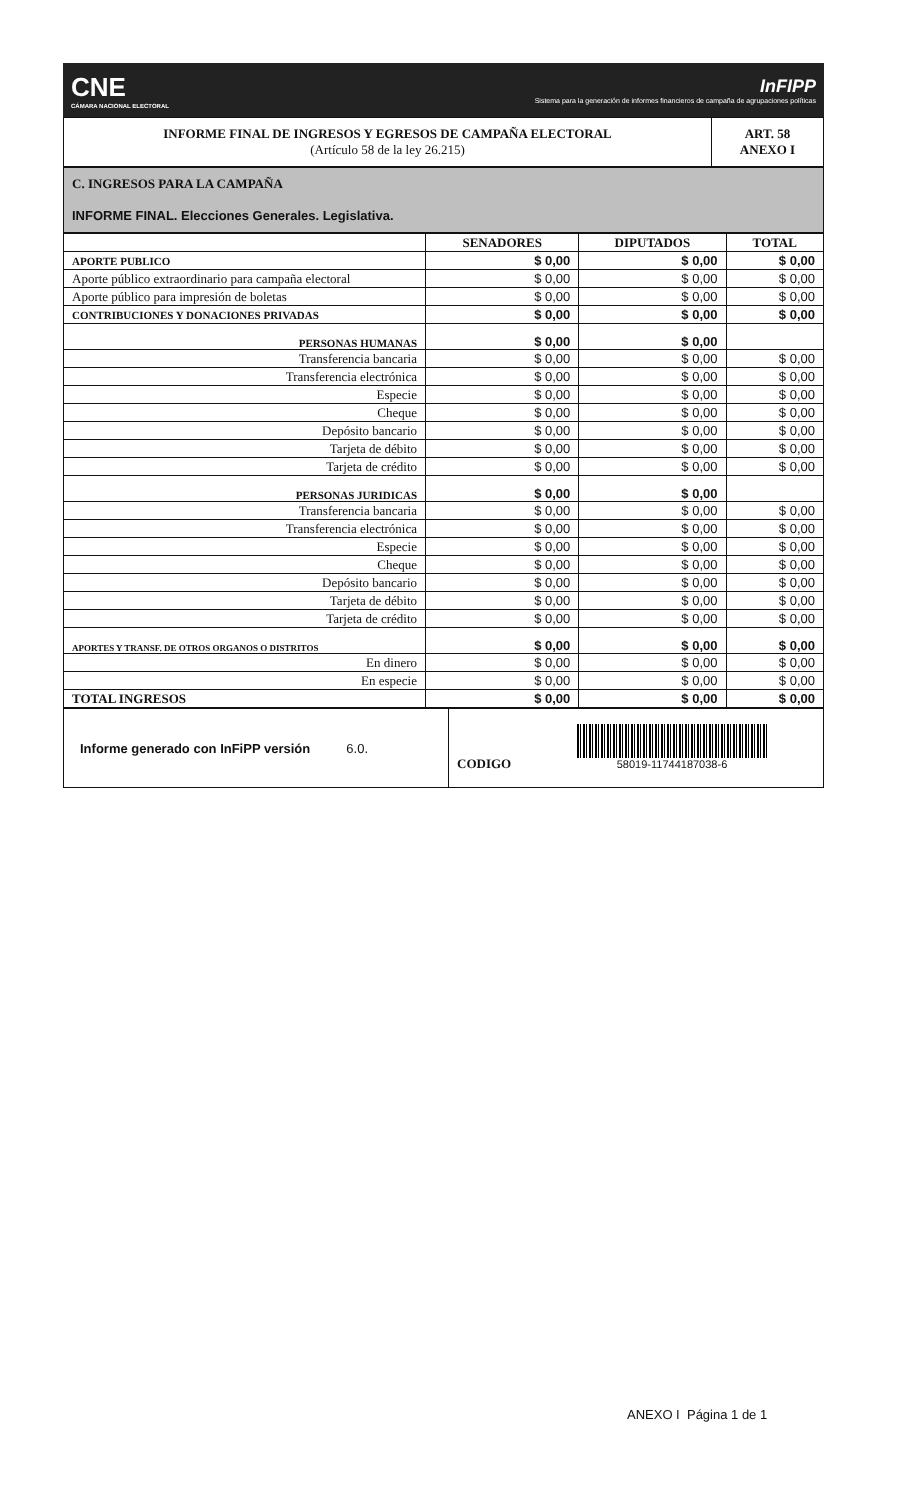CNE
CÁMARA NACIONAL ELECTORAL
InFIPP
Sistema para la generación de informes financieros de campaña de agrupaciones políticas
| INFORME FINAL DE INGRESOS Y EGRESOS DE CAMPAÑA ELECTORAL (Artículo 58 de la ley 26.215) | ART. 58 ANEXO I |
C. INGRESOS PARA LA CAMPAÑA
INFORME FINAL. Elecciones Generales. Legislativa.
| | SENADORES | DIPUTADOS | TOTAL |
| --- | --- | --- | --- |
| APORTE PUBLICO | $ 0,00 | $ 0,00 | $ 0,00 |
| Aporte público extraordinario para campaña electoral | $ 0,00 | $ 0,00 | $ 0,00 |
| Aporte público para impresión de boletas | $ 0,00 | $ 0,00 | $ 0,00 |
| CONTRIBUCIONES Y DONACIONES PRIVADAS | $ 0,00 | $ 0,00 | $ 0,00 |
| PERSONAS HUMANAS | $ 0,00 | $ 0,00 | |
| Transferencia bancaria | $ 0,00 | $ 0,00 | $ 0,00 |
| Transferencia electrónica | $ 0,00 | $ 0,00 | $ 0,00 |
| Especie | $ 0,00 | $ 0,00 | $ 0,00 |
| Cheque | $ 0,00 | $ 0,00 | $ 0,00 |
| Depósito bancario | $ 0,00 | $ 0,00 | $ 0,00 |
| Tarjeta de débito | $ 0,00 | $ 0,00 | $ 0,00 |
| Tarjeta de crédito | $ 0,00 | $ 0,00 | $ 0,00 |
| PERSONAS JURIDICAS | $ 0,00 | $ 0,00 | |
| Transferencia bancaria | $ 0,00 | $ 0,00 | $ 0,00 |
| Transferencia electrónica | $ 0,00 | $ 0,00 | $ 0,00 |
| Especie | $ 0,00 | $ 0,00 | $ 0,00 |
| Cheque | $ 0,00 | $ 0,00 | $ 0,00 |
| Depósito bancario | $ 0,00 | $ 0,00 | $ 0,00 |
| Tarjeta de débito | $ 0,00 | $ 0,00 | $ 0,00 |
| Tarjeta de crédito | $ 0,00 | $ 0,00 | $ 0,00 |
| APORTES Y TRANSF. DE OTROS ORGANOS O DISTRITOS | $ 0,00 | $ 0,00 | $ 0,00 |
| En dinero | $ 0,00 | $ 0,00 | $ 0,00 |
| En especie | $ 0,00 | $ 0,00 | $ 0,00 |
| TOTAL INGRESOS | $ 0,00 | $ 0,00 | $ 0,00 |
| Informe generado con InFiPP versión 6.0. | CODIGO 58019-11744187038-6 |
ANEXO I Página 1 de 1